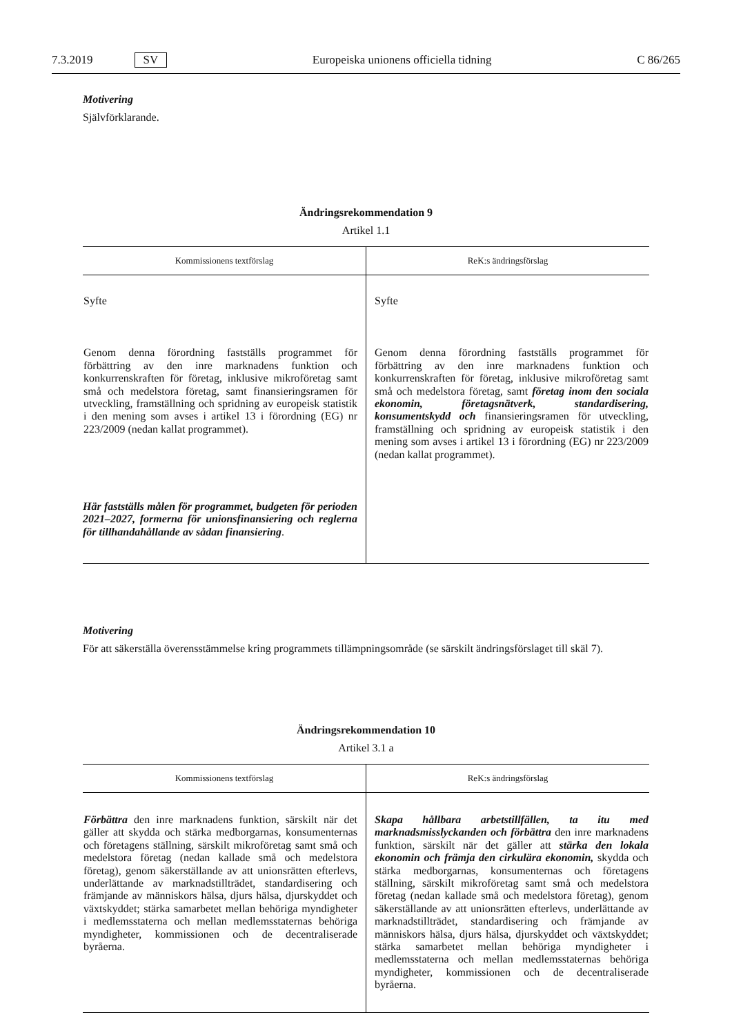7.3.2019 SV Europeiska unionens officiella tidning C 86/265
Motivering
Självförklarande.
Ändringsrekommendation 9
Artikel 1.1
| Kommissionens textförslag | ReK:s ändringsförslag |
| --- | --- |
| Syfte | Syfte |
| Genom denna förordning fastställs programmet för förbättring av den inre marknadens funktion och konkurrenskraften för företag, inklusive mikroföretag samt små och medelstora företag, samt finansieringsramen för utveckling, framställning och spridning av europeisk statistik i den mening som avses i artikel 13 i förordning (EG) nr 223/2009 (nedan kallat programmet). | Genom denna förordning fastställs programmet för förbättring av den inre marknadens funktion och konkurrenskraften för företag, inklusive mikroföretag samt små och medelstora företag, samt företag inom den sociala ekonomin, företagsnätverk, standardisering, konsumentskydd och finansieringsramen för utveckling, framställning och spridning av europeisk statistik i den mening som avses i artikel 13 i förordning (EG) nr 223/2009 (nedan kallat programmet). |
| Här fastställs målen för programmet, budgeten för perioden 2021–2027, formerna för unionsfinansiering och reglerna för tillhandahållande av sådan finansiering . | |
Motivering
För att säkerställa överensstämmelse kring programmets tillämpningsområde (se särskilt ändringsförslaget till skäl 7).
Ändringsrekommendation 10
Artikel 3.1 a
| Kommissionens textförslag | ReK:s ändringsförslag |
| --- | --- |
| Förbättra den inre marknadens funktion, särskilt när det gäller att skydda och stärka medborgarnas, konsumenternas och företagens ställning, särskilt mikroföretag samt små och medelstora företag (nedan kallade små och medelstora företag), genom säkerställande av att unionsrätten efterlevs, underlättande av marknadstillträdet, standardisering och främjande av människors hälsa, djurs hälsa, djurskyddet och växtskyddet; stärka samarbetet mellan behöriga myndigheter i medlemsstaterna och mellan medlemsstaternas behöriga myndigheter, kommissionen och de decentraliserade byråerna. | Skapa hållbara arbetstillfällen, ta itu med marknadsmisslyckanden och förbättra den inre marknadens funktion, särskilt när det gäller att stärka den lokala ekonomin och främja den cirkulära ekonomin, skydda och stärka medborgarnas, konsumenternas och företagens ställning, särskilt mikroföretag samt små och medelstora företag (nedan kallade små och medelstora företag), genom säkerställande av att unionsrätten efterlevs, underlättande av marknadstillträdet, standardisering och främjande av människors hälsa, djurs hälsa, djurskyddet och växtskyddet; stärka samarbetet mellan behöriga myndigheter i medlemsstaterna och mellan medlemsstaternas behöriga myndigheter, kommissionen och de decentraliserade byråerna. |